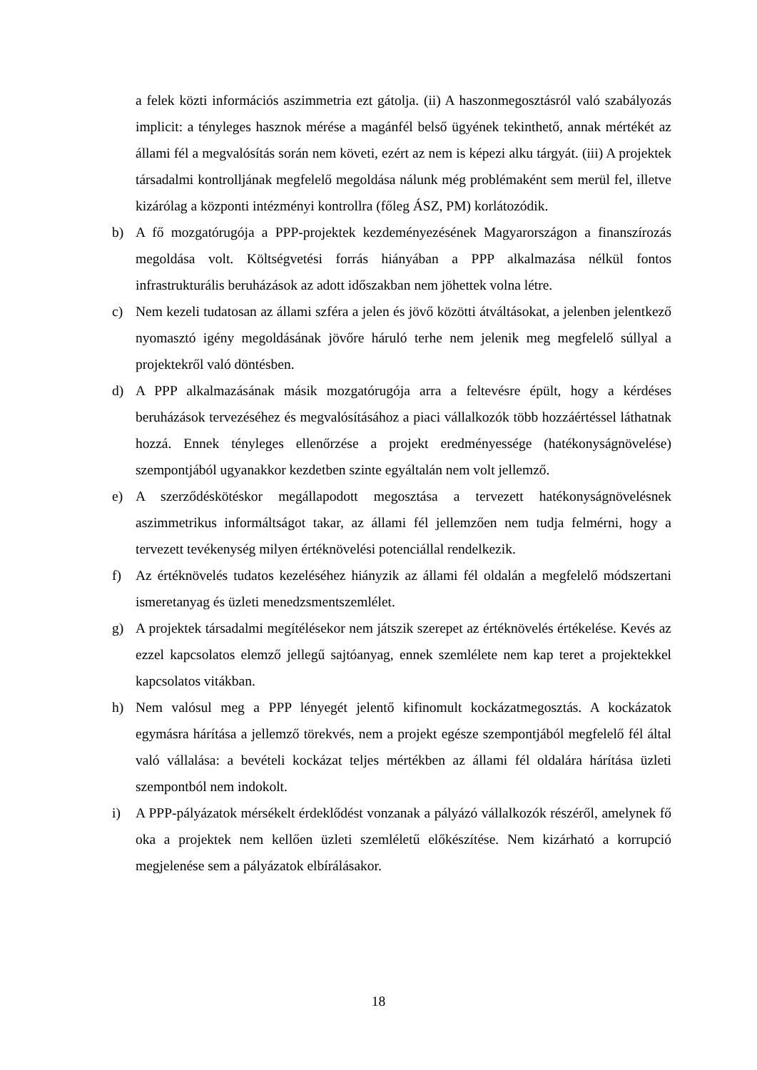a felek közti információs aszimmetria ezt gátolja. (ii) A haszonmegosztásról való szabályozás implicit: a tényleges hasznok mérése a magánfél belső ügyének tekinthető, annak mértékét az állami fél a megvalósítás során nem követi, ezért az nem is képezi alku tárgyát. (iii) A projektek társadalmi kontrolljának megfelelő megoldása nálunk még problémaként sem merül fel, illetve kizárólag a központi intézményi kontrollra (főleg ÁSZ, PM) korlátozódik.
b) A fő mozgatórugója a PPP-projektek kezdeményezésének Magyarországon a finanszírozás megoldása volt. Költségvetési forrás hiányában a PPP alkalmazása nélkül fontos infrastrukturális beruházások az adott időszakban nem jöhettek volna létre.
c) Nem kezeli tudatosan az állami szféra a jelen és jövő közötti átváltásokat, a jelenben jelentkező nyomasztó igény megoldásának jövőre háruló terhe nem jelenik meg megfelelő súllyal a projektekről való döntésben.
d) A PPP alkalmazásának másik mozgatórugója arra a feltevésre épült, hogy a kérdéses beruházások tervezéséhez és megvalósításához a piaci vállalkozók több hozzáértéssel láthatnak hozzá. Ennek tényleges ellenőrzése a projekt eredményessége (hatékonyságnövelése) szempontjából ugyanakkor kezdetben szinte egyáltalán nem volt jellemző.
e) A szerződéskötéskor megállapodott megosztása a tervezett hatékonyságnövelésnek aszimmetrikus informáltságot takar, az állami fél jellemzően nem tudja felmérni, hogy a tervezett tevékenység milyen értéknövelési potenciállal rendelkezik.
f) Az értéknövelés tudatos kezeléséhez hiányzik az állami fél oldalán a megfelelő módszertani ismeretanyag és üzleti menedzsmentszemlélet.
g) A projektek társadalmi megítélésekor nem játszik szerepet az értéknövelés értékelése. Kevés az ezzel kapcsolatos elemző jellegű sajtóanyag, ennek szemlélete nem kap teret a projektekkel kapcsolatos vitákban.
h) Nem valósul meg a PPP lényegét jelentő kifinomult kockázatmegosztás. A kockázatok egymásra hárítása a jellemző törekvés, nem a projekt egésze szempontjából megfelelő fél által való vállalása: a bevételi kockázat teljes mértékben az állami fél oldalára hárítása üzleti szempontból nem indokolt.
i) A PPP-pályázatok mérsékelt érdeklődést vonzanak a pályázó vállalkozók részéről, amelynek fő oka a projektek nem kellően üzleti szemléletű előkészítése. Nem kizárható a korrupció megjelenése sem a pályázatok elbírálásakor.
18